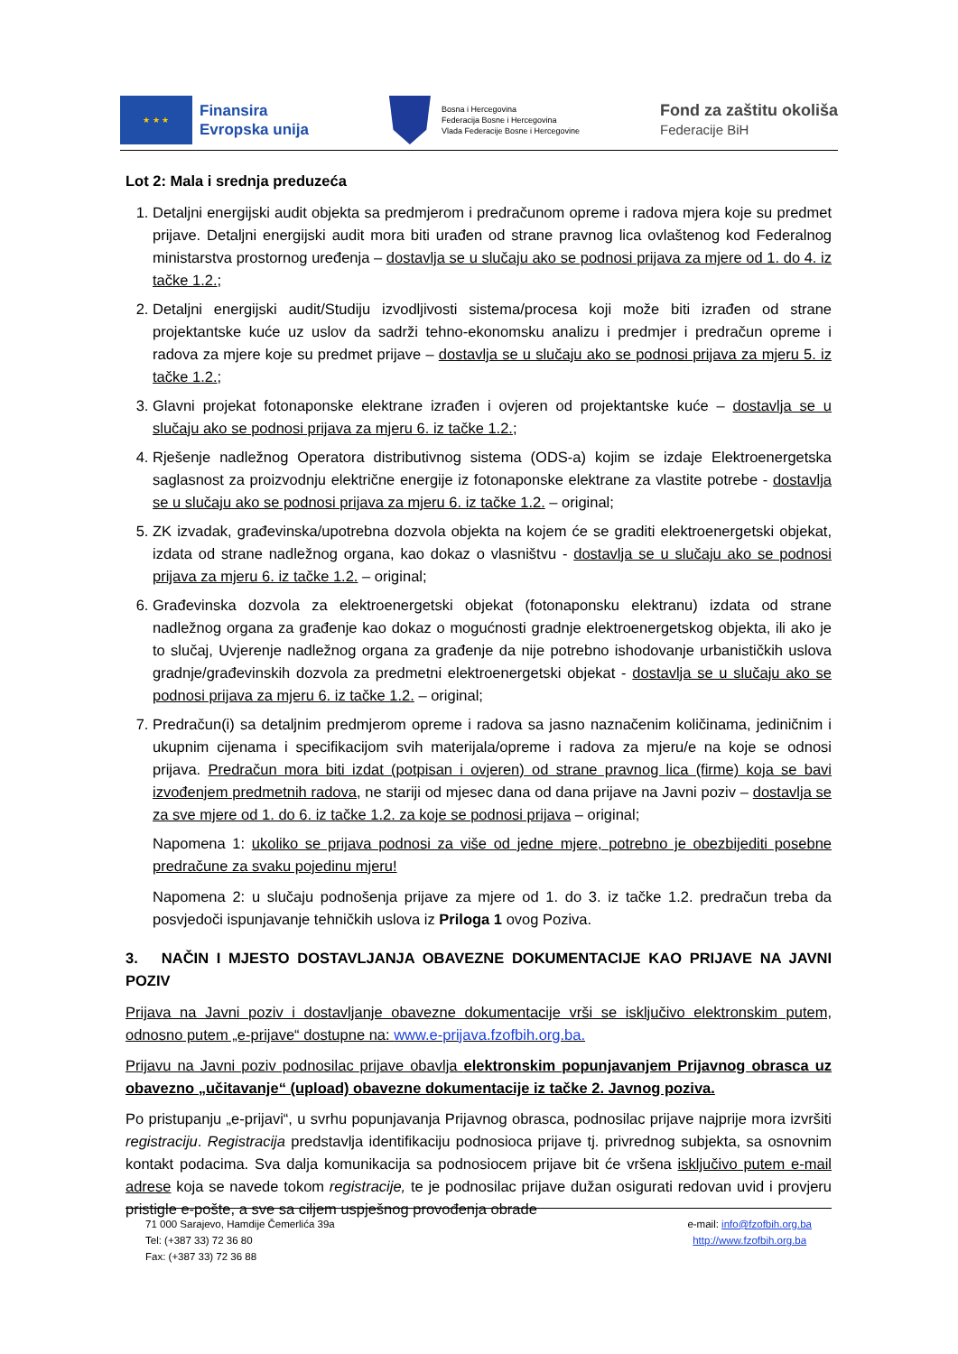★ ★ ★
Finansira
Evropska unija
Bosna i Hercegovina
Federacija Bosne i Hercegovina
Vlada Federacije Bosne i Hercegovine
Fond za zaštitu okoliša
Federacije BiH
Lot 2: Mala i srednja preduzeća
1. Detaljni energijski audit objekta sa predmjerom i predračunom opreme i radova mjera koje su predmet prijave. Detaljni energijski audit mora biti urađen od strane pravnog lica ovlaštenog kod Federalnog ministarstva prostornog uređenja – dostavlja se u slučaju ako se podnosi prijava za mjere od 1. do 4. iz tačke 1.2.;
2. Detaljni energijski audit/Studiju izvodljivosti sistema/procesa koji može biti izrađen od strane projektantske kuće uz uslov da sadrži tehno-ekonomsku analizu i predmjer i predračun opreme i radova za mjere koje su predmet prijave – dostavlja se u slučaju ako se podnosi prijava za mjeru 5. iz tačke 1.2.;
3. Glavni projekat fotonaponske elektrane izrađen i ovjeren od projektantske kuće – dostavlja se u slučaju ako se podnosi prijava za mjeru 6. iz tačke 1.2.;
4. Rješenje nadležnog Operatora distributivnog sistema (ODS-a) kojim se izdaje Elektroenergetska saglasnost za proizvodnju električne energije iz fotonaponske elektrane za vlastite potrebe - dostavlja se u slučaju ako se podnosi prijava za mjeru 6. iz tačke 1.2. – original;
5. ZK izvadak, građevinska/upotrebna dozvola objekta na kojem će se graditi elektroenergetski objekat, izdata od strane nadležnog organa, kao dokaz o vlasništvu - dostavlja se u slučaju ako se podnosi prijava za mjeru 6. iz tačke 1.2. – original;
6. Građevinska dozvola za elektroenergetski objekat (fotonaponsku elektranu) izdata od strane nadležnog organa za građenje kao dokaz o mogućnosti gradnje elektroenergetskog objekta, ili ako je to slučaj, Uvjerenje nadležnog organa za građenje da nije potrebno ishodovanje urbanističkih uslova gradnje/građevinskih dozvola za predmetni elektroenergetski objekat - dostavlja se u slučaju ako se podnosi prijava za mjeru 6. iz tačke 1.2. – original;
7. Predračun(i) sa detaljnim predmjerom opreme i radova sa jasno naznačenim količinama, jediničnim i ukupnim cijenama i specifikacijom svih materijala/opreme i radova za mjeru/e na koje se odnosi prijava. Predračun mora biti izdat (potpisan i ovjeren) od strane pravnog lica (firme) koja se bavi izvođenjem predmetnih radova, ne stariji od mjesec dana od dana prijave na Javni poziv – dostavlja se za sve mjere od 1. do 6. iz tačke 1.2. za koje se podnosi prijava – original;
Napomena 1: ukoliko se prijava podnosi za više od jedne mjere, potrebno je obezbijediti posebne predračune za svaku pojedinu mjeru!
Napomena 2: u slučaju podnošenja prijave za mjere od 1. do 3. iz tačke 1.2. predračun treba da posvjedoči ispunjavanje tehničkih uslova iz Priloga 1 ovog Poziva.
3. NAČIN I MJESTO DOSTAVLJANJA OBAVEZNE DOKUMENTACIJE KAO PRIJAVE NA JAVNI POZIV
Prijava na Javni poziv i dostavljanje obavezne dokumentacije vrši se isključivo elektronskim putem, odnosno putem „e-prijave“ dostupne na: www.e-prijava.fzofbih.org.ba.
Prijavu na Javni poziv podnosilac prijave obavlja elektronskim popunjavanjem Prijavnog obrasca uz obavezno „učitavanje“ (upload) obavezne dokumentacije iz tačke 2. Javnog poziva.
Po pristupanju „e-prijavi“, u svrhu popunjavanja Prijavnog obrasca, podnosilac prijave najprije mora izvršiti registraciju. Registracija predstavlja identifikaciju podnosioca prijave tj. privrednog subjekta, sa osnovnim kontakt podacima. Sva dalja komunikacija sa podnosiocem prijave bit će vršena isključivo putem e-mail adrese koja se navede tokom registracije, te je podnosilac prijave dužan osigurati redovan uvid i provjeru pristigle e-pošte, a sve sa ciljem uspješnog provođenja obrade
71 000 Sarajevo, Hamdije Čemerlića 39a
Tel: (+387 33) 72 36 80
Fax: (+387 33) 72 36 88
e-mail: info@fzofbih.org.ba
http://www.fzofbih.org.ba